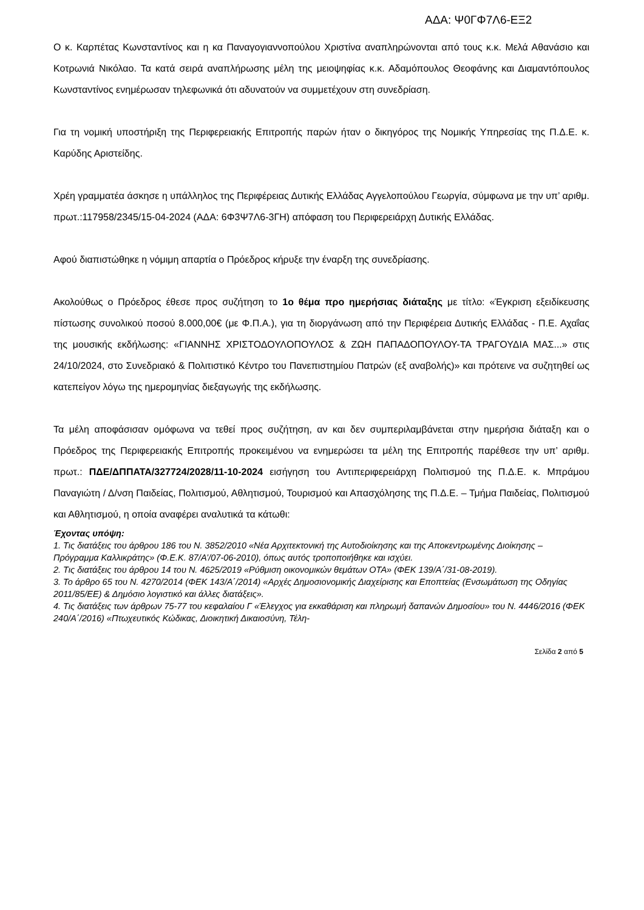ΑΔΑ: Ψ0ΓΦ7Λ6-ΕΞ2
Ο κ. Καρπέτας Κωνσταντίνος και η κα Παναγογιαννοπούλου Χριστίνα αναπληρώνονται από τους κ.κ. Μελά Αθανάσιο και Κοτρωνιά Νικόλαο. Τα κατά σειρά αναπλήρωσης μέλη της μειοψηφίας κ.κ. Αδαμόπουλος Θεοφάνης και Διαμαντόπουλος Κωνσταντίνος ενημέρωσαν τηλεφωνικά ότι αδυνατούν να συμμετέχουν στη συνεδρίαση.
Για τη νομική υποστήριξη της Περιφερειακής Επιτροπής παρών ήταν ο δικηγόρος της Νομικής Υπηρεσίας της Π.Δ.Ε. κ. Καρύδης Αριστείδης.
Χρέη γραμματέα άσκησε η υπάλληλος της Περιφέρειας Δυτικής Ελλάδας Αγγελοπούλου Γεωργία, σύμφωνα με την υπ’ αριθμ. πρωτ.:117958/2345/15-04-2024 (ΑΔΑ: 6Φ3Ψ7Λ6-3ΓΗ) απόφαση του Περιφερειάρχη Δυτικής Ελλάδας.
Αφού διαπιστώθηκε η νόμιμη απαρτία ο Πρόεδρος κήρυξε την έναρξη της συνεδρίασης.
Ακολούθως ο Πρόεδρος έθεσε προς συζήτηση το 1ο θέμα προ ημερήσιας διάταξης με τίτλο: «Έγκριση εξειδίκευσης πίστωσης συνολικού ποσού 8.000,00€ (με Φ.Π.Α.), για τη διοργάνωση από την Περιφέρεια Δυτικής Ελλάδας - Π.Ε. Αχαΐας της μουσικής εκδήλωσης: «ΓΙΑΝΝΗΣ ΧΡΙΣΤΟΔΟΥΛΟΠΟΥΛΟΣ & ΖΩΗ ΠΑΠΑΔΟΠΟΥΛΟΥ-ΤΑ ΤΡΑΓΟΥΔΙΑ ΜΑΣ...» στις 24/10/2024, στο Συνεδριακό & Πολιτιστικό Κέντρο του Πανεπιστημίου Πατρών (εξ αναβολής)» και πρότεινε να συζητηθεί ως κατεπείγον λόγω της ημερομηνίας διεξαγωγής της εκδήλωσης.
Τα μέλη αποφάσισαν ομόφωνα να τεθεί προς συζήτηση, αν και δεν συμπεριλαμβάνεται στην ημερήσια διάταξη και ο Πρόεδρος της Περιφερειακής Επιτροπής προκειμένου να ενημερώσει τα μέλη της Επιτροπής παρέθεσε την υπ’ αριθμ. πρωτ.: ΠΔΕ/ΔΠΠΑΤΑ/327724/2028/11-10-2024 εισήγηση του Αντιπεριφερειάρχη Πολιτισμού της Π.Δ.Ε. κ. Μπράμου Παναγιώτη / Δ/νση Παιδείας, Πολιτισμού, Αθλητισμού, Τουρισμού και Απασχόλησης της Π.Δ.Ε. – Τμήμα Παιδείας, Πολιτισμού και Αθλητισμού, η οποία αναφέρει αναλυτικά τα κάτωθι:
Έχοντας υπόψη:
1. Τις διατάξεις του άρθρου 186 του Ν. 3852/2010 «Νέα Αρχιτεκτονική της Αυτοδιοίκησης και της Αποκεντρωμένης Διοίκησης – Πρόγραμμα Καλλικράτης» (Φ.Ε.Κ. 87/Α’/07-06-2010), όπως αυτός τροποποιήθηκε και ισχύει.
2. Τις διατάξεις του άρθρου 14 του Ν. 4625/2019 «Ρύθμιση οικονομικών θεμάτων ΟΤΑ» (ΦΕΚ 139/Α΄/31-08-2019).
3. Το άρθρο 65 του Ν. 4270/2014 (ΦΕΚ 143/Α΄/2014) «Αρχές Δημοσιονομικής Διαχείρισης και Εποπτείας (Ενσωμάτωση της Οδηγίας 2011/85/ΕΕ) & Δημόσιο λογιστικό και άλλες διατάξεις».
4. Τις διατάξεις των άρθρων 75-77 του κεφαλαίου Γ «Έλεγχος για εκκαθάριση και πληρωμή δαπανών Δημοσίου» του Ν. 4446/2016 (ΦΕΚ 240/Α΄/2016) «Πτωχευτικός Κώδικας, Διοικητική Δικαιοσύνη, Τέλη-
Σελίδα 2 από 5